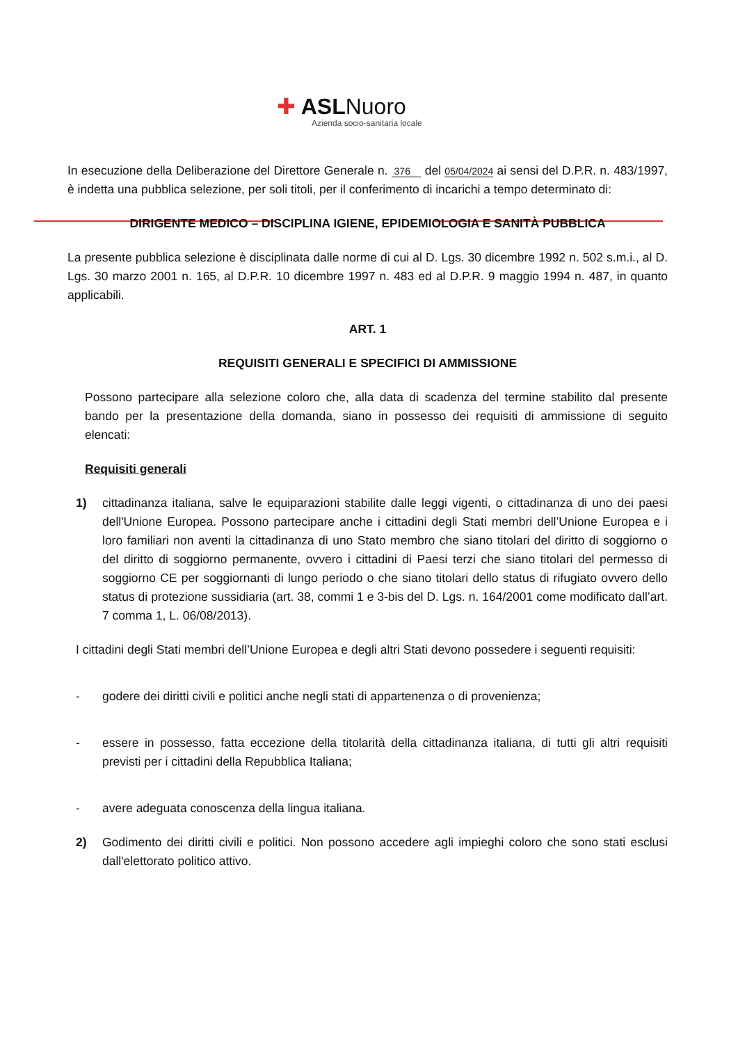✚ ASLNuoro
Azienda socio-sanitaria locale
In esecuzione della Deliberazione del Direttore Generale n. 376 del 05/04/2024 ai sensi del D.P.R. n. 483/1997, è indetta una pubblica selezione, per soli titoli, per il conferimento di incarichi a tempo determinato di:
DIRIGENTE MEDICO – DISCIPLINA IGIENE, EPIDEMIOLOGIA E SANITÀ PUBBLICA
La presente pubblica selezione è disciplinata dalle norme di cui al D. Lgs. 30 dicembre 1992 n. 502 s.m.i., al D. Lgs. 30 marzo 2001 n. 165, al D.P.R. 10 dicembre 1997 n. 483 ed al D.P.R. 9 maggio 1994 n. 487, in quanto applicabili.
ART. 1
REQUISITI GENERALI E SPECIFICI DI AMMISSIONE
Possono partecipare alla selezione coloro che, alla data di scadenza del termine stabilito dal presente bando per la presentazione della domanda, siano in possesso dei requisiti di ammissione di seguito elencati:
Requisiti generali
1) cittadinanza italiana, salve le equiparazioni stabilite dalle leggi vigenti, o cittadinanza di uno dei paesi dell'Unione Europea. Possono partecipare anche i cittadini degli Stati membri dell’Unione Europea e i loro familiari non aventi la cittadinanza di uno Stato membro che siano titolari del diritto di soggiorno o del diritto di soggiorno permanente, ovvero i cittadini di Paesi terzi che siano titolari del permesso di soggiorno CE per soggiornanti di lungo periodo o che siano titolari dello status di rifugiato ovvero dello status di protezione sussidiaria (art. 38, commi 1 e 3-bis del D. Lgs. n. 164/2001 come modificato dall’art. 7 comma 1, L. 06/08/2013).
I cittadini degli Stati membri dell’Unione Europea e degli altri Stati devono possedere i seguenti requisiti:
- godere dei diritti civili e politici anche negli stati di appartenenza o di provenienza;
- essere in possesso, fatta eccezione della titolarità della cittadinanza italiana, di tutti gli altri requisiti previsti per i cittadini della Repubblica Italiana;
- avere adeguata conoscenza della lingua italiana.
2) Godimento dei diritti civili e politici. Non possono accedere agli impieghi coloro che sono stati esclusi dall'elettorato politico attivo.